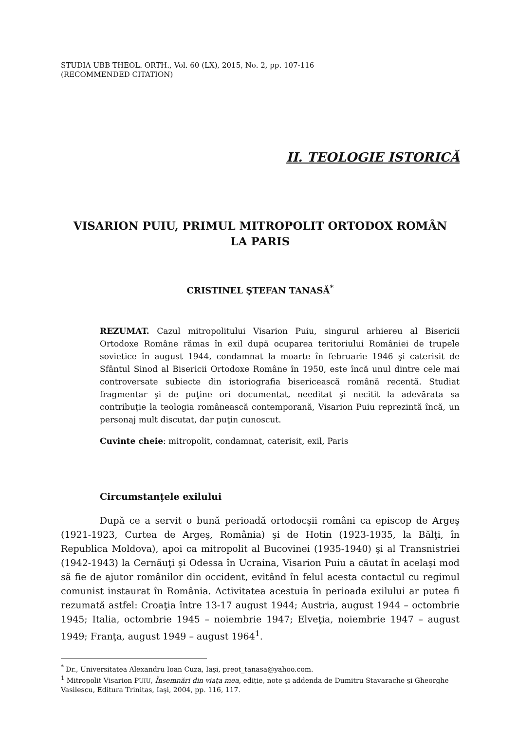STUDIA UBB THEOL. ORTH., Vol. 60 (LX), 2015, No. 2, pp. 107-116
(RECOMMENDED CITATION)
II. TEOLOGIE ISTORICĂ
VISARION PUIU, PRIMUL MITROPOLIT ORTODOX ROMÂN
LA PARIS
CRISTINEL ŞTEFAN TANASĂ<sup>*</sup>
REZUMAT. Cazul mitropolitului Visarion Puiu, singurul arhiereu al Bisericii Ortodoxe Române rămas în exil după ocuparea teritoriului României de trupele sovietice în august 1944, condamnat la moarte în februarie 1946 şi caterisit de Sfântul Sinod al Bisericii Ortodoxe Române în 1950, este încă unul dintre cele mai controversate subiecte din istoriografia bisericească română recentă. Studiat fragmentar şi de puţine ori documentat, needitat şi necitit la adevărata sa contribuţie la teologia românească contemporană, Visarion Puiu reprezintă încă, un personaj mult discutat, dar puţin cunoscut.
Cuvinte cheie: mitropolit, condamnat, caterisit, exil, Paris
Circumstanţele exilului
După ce a servit o bună perioadă ortodocşii români ca episcop de Argeş (1921-1923, Curtea de Argeş, România) şi de Hotin (1923-1935, la Bălţi, în Republica Moldova), apoi ca mitropolit al Bucovinei (1935-1940) şi al Transnistriei (1942-1943) la Cernăuţi şi Odessa în Ucraina, Visarion Puiu a căutat în acelaşi mod să fie de ajutor românilor din occident, evitând în felul acesta contactul cu regimul comunist instaurat în România. Activitatea acestuia în perioada exilului ar putea fi rezumată astfel: Croaţia între 13-17 august 1944; Austria, august 1944 – octombrie 1945; Italia, octombrie 1945 – noiembrie 1947; Elveţia, noiembrie 1947 – august 1949; Franţa, august 1949 – august 1964<sup>1</sup>.
<sup>*</sup> Dr., Universitatea Alexandru Ioan Cuza, Iaşi, preot_tanasa@yahoo.com.
<sup>1</sup> Mitropolit Visarion PUIU, Însemnări din viaţa mea, ediţie, note şi addenda de Dumitru Stavarache şi Gheorghe Vasilescu, Editura Trinitas, Iaşi, 2004, pp. 116, 117.